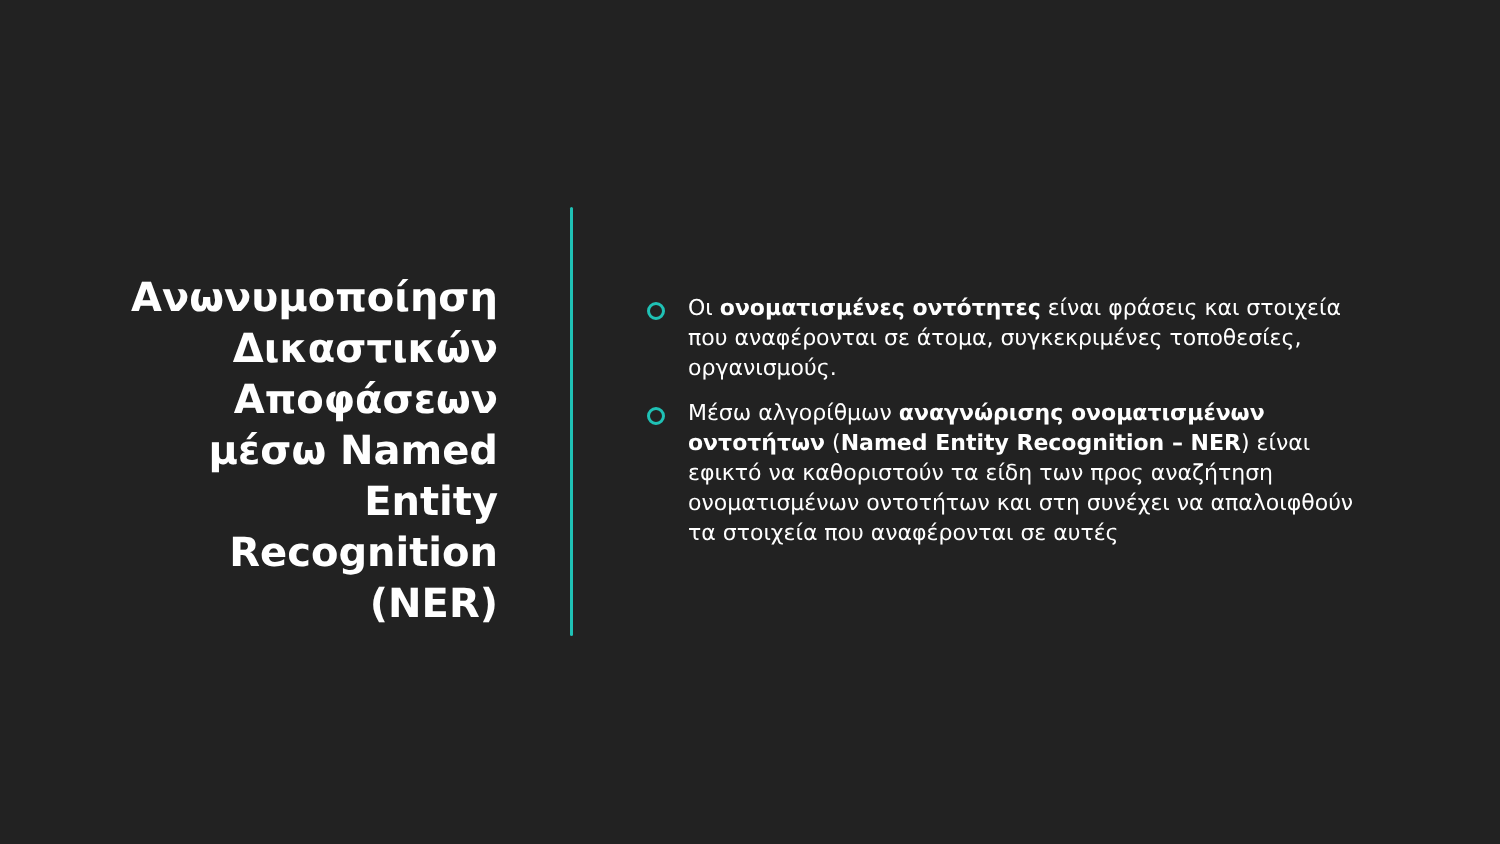Ανωνυμοποίηση Δικαστικών Αποφάσεων μέσω Named Entity Recognition (NER)
Οι ονοματισμένες οντότητες είναι φράσεις και στοιχεία που αναφέρονται σε άτομα, συγκεκριμένες τοποθεσίες, οργανισμούς.
Μέσω αλγορίθμων αναγνώρισης ονοματισμένων οντοτήτων (Named Entity Recognition – NER) είναι εφικτό να καθοριστούν τα είδη των προς αναζήτηση ονοματισμένων οντοτήτων και στη συνέχει να απαλοιφθούν τα στοιχεία που αναφέρονται σε αυτές